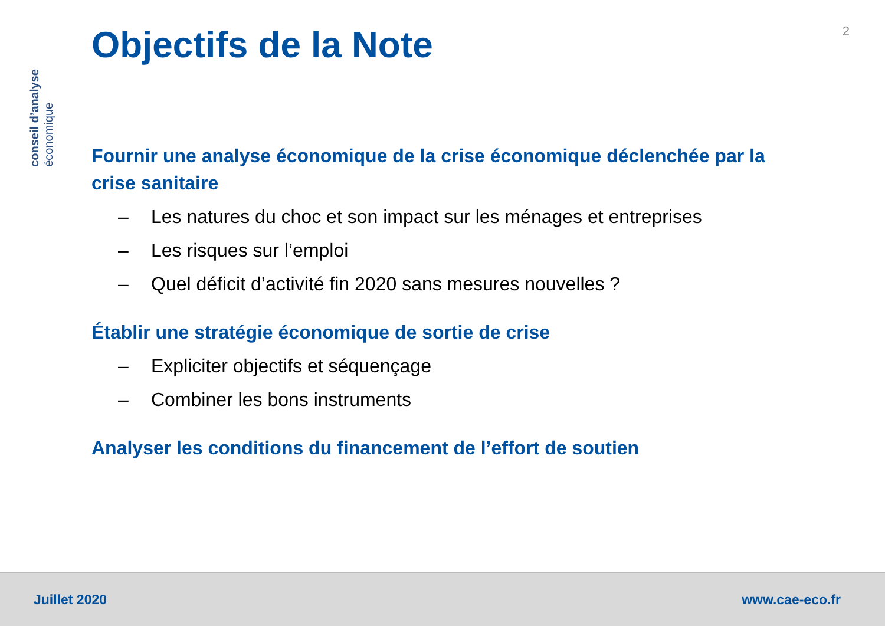conseil d’analyse
économique
2
Objectifs de la Note
Fournir une analyse économique de la crise économique déclenchée par la crise sanitaire
– Les natures du choc et son impact sur les ménages et entreprises
– Les risques sur l’emploi
– Quel déficit d’activité fin 2020 sans mesures nouvelles ?
Établir une stratégie économique de sortie de crise
– Expliciter objectifs et séquençage
– Combiner les bons instruments
Analyser les conditions du financement de l’effort de soutien
Juillet 2020 www.cae-eco.fr